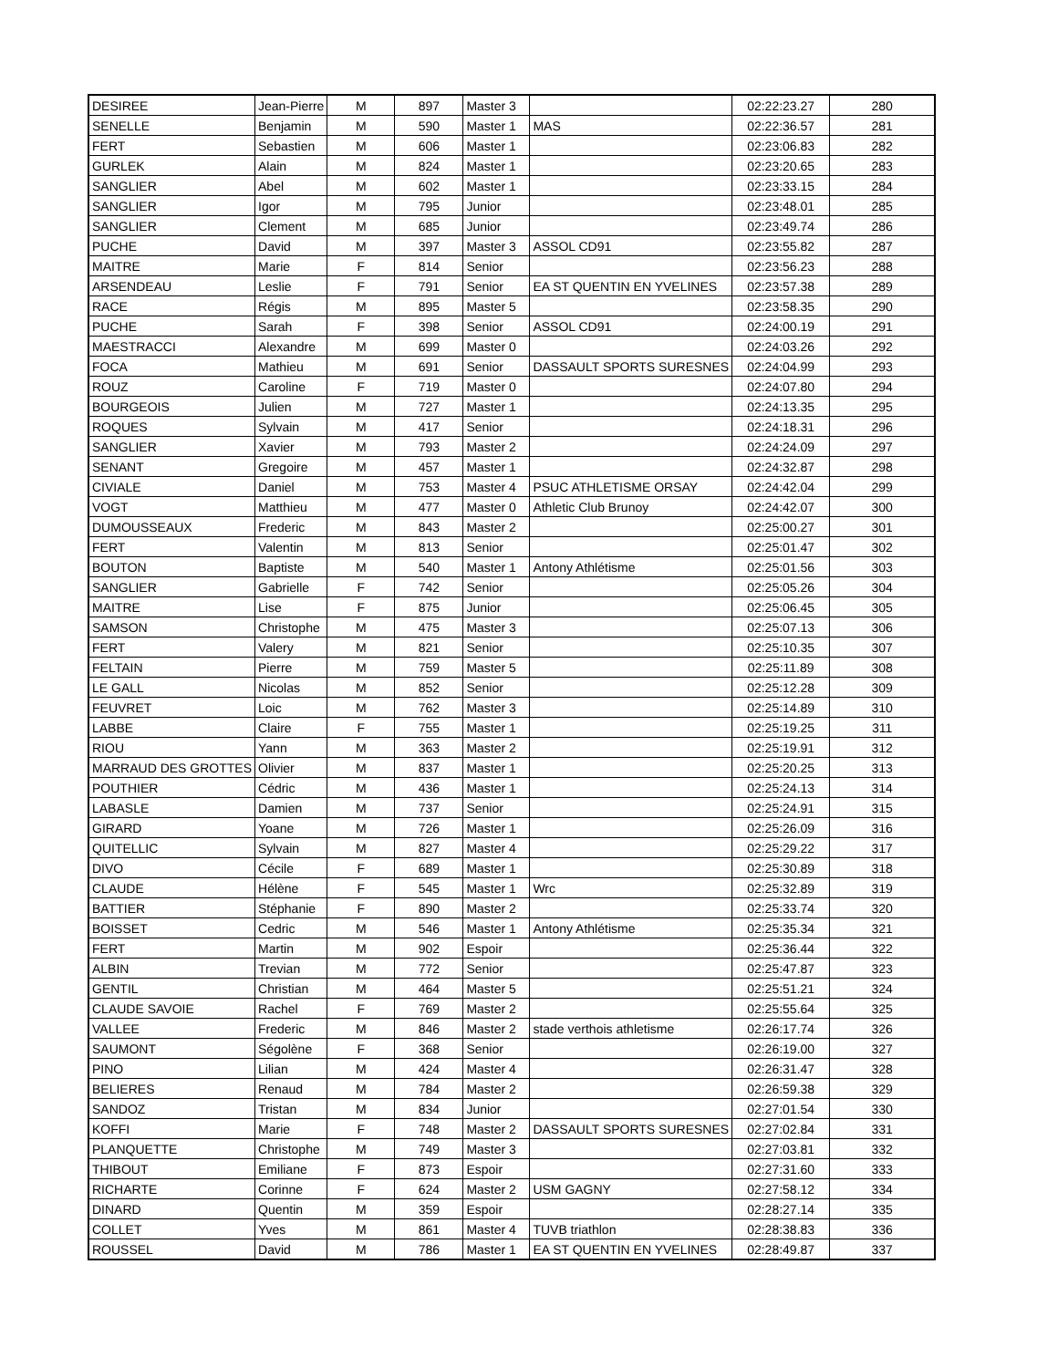| DESIREE | Jean-Pierre | M | 897 | Master 3 | | 02:22:23.27 | 280 |
| SENELLE | Benjamin | M | 590 | Master 1 | MAS | 02:22:36.57 | 281 |
| FERT | Sebastien | M | 606 | Master 1 | | 02:23:06.83 | 282 |
| GURLEK | Alain | M | 824 | Master 1 | | 02:23:20.65 | 283 |
| SANGLIER | Abel | M | 602 | Master 1 | | 02:23:33.15 | 284 |
| SANGLIER | Igor | M | 795 | Junior | | 02:23:48.01 | 285 |
| SANGLIER | Clement | M | 685 | Junior | | 02:23:49.74 | 286 |
| PUCHE | David | M | 397 | Master 3 | ASSOL CD91 | 02:23:55.82 | 287 |
| MAITRE | Marie | F | 814 | Senior | | 02:23:56.23 | 288 |
| ARSENDEAU | Leslie | F | 791 | Senior | EA ST QUENTIN EN YVELINES | 02:23:57.38 | 289 |
| RACE | Régis | M | 895 | Master 5 | | 02:23:58.35 | 290 |
| PUCHE | Sarah | F | 398 | Senior | ASSOL CD91 | 02:24:00.19 | 291 |
| MAESTRACCI | Alexandre | M | 699 | Master 0 | | 02:24:03.26 | 292 |
| FOCA | Mathieu | M | 691 | Senior | DASSAULT SPORTS SURESNES | 02:24:04.99 | 293 |
| ROUZ | Caroline | F | 719 | Master 0 | | 02:24:07.80 | 294 |
| BOURGEOIS | Julien | M | 727 | Master 1 | | 02:24:13.35 | 295 |
| ROQUES | Sylvain | M | 417 | Senior | | 02:24:18.31 | 296 |
| SANGLIER | Xavier | M | 793 | Master 2 | | 02:24:24.09 | 297 |
| SENANT | Gregoire | M | 457 | Master 1 | | 02:24:32.87 | 298 |
| CIVIALE | Daniel | M | 753 | Master 4 | PSUC ATHLETISME ORSAY | 02:24:42.04 | 299 |
| VOGT | Matthieu | M | 477 | Master 0 | Athletic Club Brunoy | 02:24:42.07 | 300 |
| DUMOUSSEAUX | Frederic | M | 843 | Master 2 | | 02:25:00.27 | 301 |
| FERT | Valentin | M | 813 | Senior | | 02:25:01.47 | 302 |
| BOUTON | Baptiste | M | 540 | Master 1 | Antony Athlétisme | 02:25:01.56 | 303 |
| SANGLIER | Gabrielle | F | 742 | Senior | | 02:25:05.26 | 304 |
| MAITRE | Lise | F | 875 | Junior | | 02:25:06.45 | 305 |
| SAMSON | Christophe | M | 475 | Master 3 | | 02:25:07.13 | 306 |
| FERT | Valery | M | 821 | Senior | | 02:25:10.35 | 307 |
| FELTAIN | Pierre | M | 759 | Master 5 | | 02:25:11.89 | 308 |
| LE GALL | Nicolas | M | 852 | Senior | | 02:25:12.28 | 309 |
| FEUVRET | Loic | M | 762 | Master 3 | | 02:25:14.89 | 310 |
| LABBE | Claire | F | 755 | Master 1 | | 02:25:19.25 | 311 |
| RIOU | Yann | M | 363 | Master 2 | | 02:25:19.91 | 312 |
| MARRAUD DES GROTTES | Olivier | M | 837 | Master 1 | | 02:25:20.25 | 313 |
| POUTHIER | Cédric | M | 436 | Master 1 | | 02:25:24.13 | 314 |
| LABASLE | Damien | M | 737 | Senior | | 02:25:24.91 | 315 |
| GIRARD | Yoane | M | 726 | Master 1 | | 02:25:26.09 | 316 |
| QUITELLIC | Sylvain | M | 827 | Master 4 | | 02:25:29.22 | 317 |
| DIVO | Cécile | F | 689 | Master 1 | | 02:25:30.89 | 318 |
| CLAUDE | Hélène | F | 545 | Master 1 | Wrc | 02:25:32.89 | 319 |
| BATTIER | Stéphanie | F | 890 | Master 2 | | 02:25:33.74 | 320 |
| BOISSET | Cedric | M | 546 | Master 1 | Antony Athlétisme | 02:25:35.34 | 321 |
| FERT | Martin | M | 902 | Espoir | | 02:25:36.44 | 322 |
| ALBIN | Trevian | M | 772 | Senior | | 02:25:47.87 | 323 |
| GENTIL | Christian | M | 464 | Master 5 | | 02:25:51.21 | 324 |
| CLAUDE SAVOIE | Rachel | F | 769 | Master 2 | | 02:25:55.64 | 325 |
| VALLEE | Frederic | M | 846 | Master 2 | stade verthois athletisme | 02:26:17.74 | 326 |
| SAUMONT | Ségolène | F | 368 | Senior | | 02:26:19.00 | 327 |
| PINO | Lilian | M | 424 | Master 4 | | 02:26:31.47 | 328 |
| BELIERES | Renaud | M | 784 | Master 2 | | 02:26:59.38 | 329 |
| SANDOZ | Tristan | M | 834 | Junior | | 02:27:01.54 | 330 |
| KOFFI | Marie | F | 748 | Master 2 | DASSAULT SPORTS SURESNES | 02:27:02.84 | 331 |
| PLANQUETTE | Christophe | M | 749 | Master 3 | | 02:27:03.81 | 332 |
| THIBOUT | Emiliane | F | 873 | Espoir | | 02:27:31.60 | 333 |
| RICHARTE | Corinne | F | 624 | Master 2 | USM GAGNY | 02:27:58.12 | 334 |
| DINARD | Quentin | M | 359 | Espoir | | 02:28:27.14 | 335 |
| COLLET | Yves | M | 861 | Master 4 | TUVB triathlon | 02:28:38.83 | 336 |
| ROUSSEL | David | M | 786 | Master 1 | EA ST QUENTIN EN YVELINES | 02:28:49.87 | 337 |